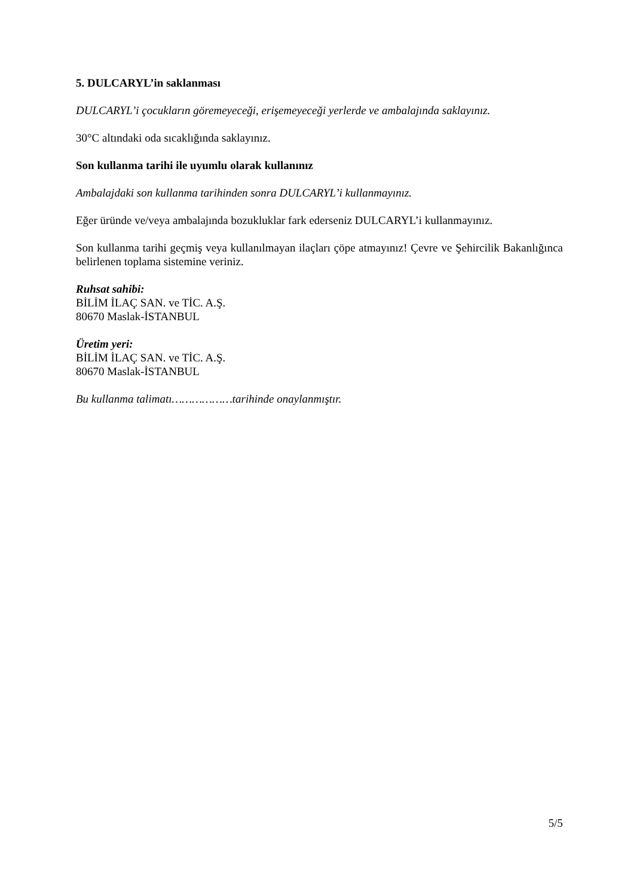5. DULCARYL’in saklanması
DULCARYL’i çocukların göremeyeceği, erişemeyeceği yerlerde ve ambalajında saklayınız.
30°C altındaki oda sıcaklığında saklayınız.
Son kullanma tarihi ile uyumlu olarak kullanınız
Ambalajdaki son kullanma tarihinden sonra DULCARYL’i kullanmayınız.
Eğer üründe ve/veya ambalajında bozukluklar fark ederseniz DULCARYL’i kullanmayınız.
Son kullanma tarihi geçmiş veya kullanılmayan ilaçları çöpe atmayınız! Çevre ve Şehircilik Bakanlığınca belirlenen toplama sistemine veriniz.
Ruhsat sahibi:
BİLİM İLAÇ SAN. ve TİC. A.Ş.
80670 Maslak-İSTANBUL
Üretim yeri:
BİLİM İLAÇ SAN. ve TİC. A.Ş.
80670 Maslak-İSTANBUL
Bu kullanma talimatı………………tarihinde onaylanmıştır.
5/5